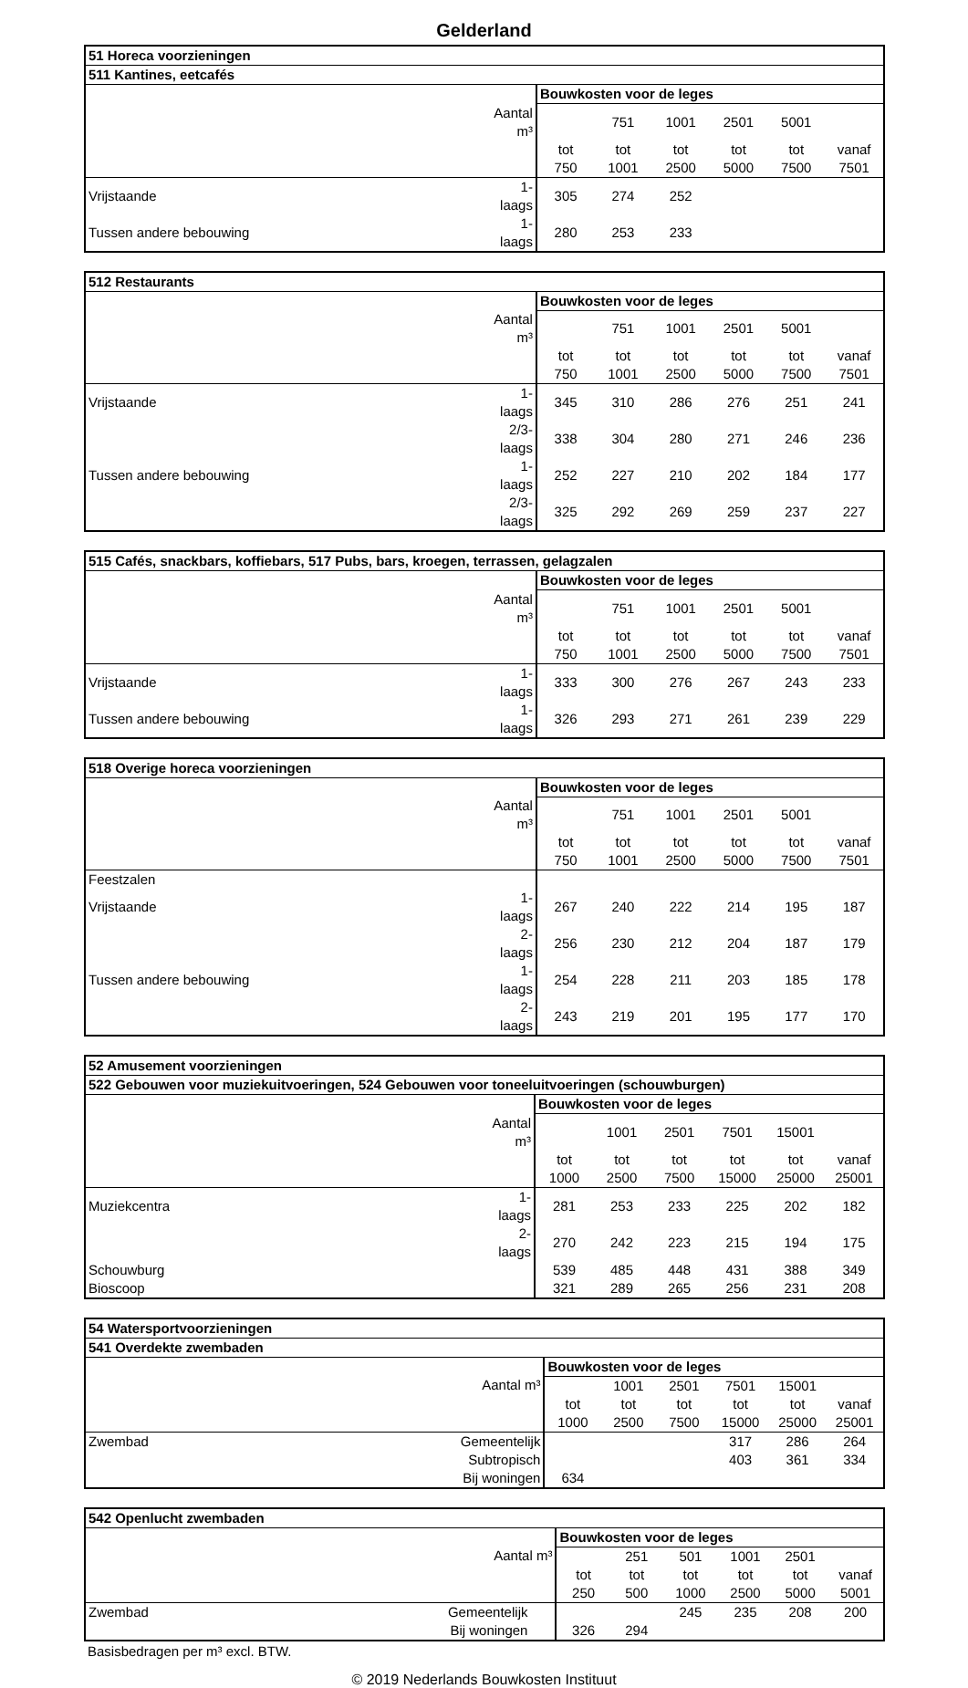Gelderland
| 51 Horeca voorzieningen | | | | | | | |
| --- | --- | --- | --- | --- | --- | --- | --- |
| 511 Kantines, eetcafés | | | | | | | |
| | | Bouwkosten voor de leges | | | | | |
| | Aantal m³ | | 751 | 1001 | 2501 | 5001 | |
| | | tot | tot | tot | tot | tot | vanaf |
| | | 750 | 1001 | 2500 | 5000 | 7500 | 7501 |
| Vrijstaande | 1- laags | 305 | 274 | 252 | | | |
| Tussen andere bebouwing | 1- laags | 280 | 253 | 233 | | | |
| 512 Restaurants | | | | | | | |
| --- | --- | --- | --- | --- | --- | --- | --- |
| | | Bouwkosten voor de leges | | | | | |
| | Aantal m³ | | 751 | 1001 | 2501 | 5001 | |
| | | tot | tot | tot | tot | tot | vanaf |
| | | 750 | 1001 | 2500 | 5000 | 7500 | 7501 |
| Vrijstaande | 1- laags | 345 | 310 | 286 | 276 | 251 | 241 |
| | 2/3- laags | 338 | 304 | 280 | 271 | 246 | 236 |
| Tussen andere bebouwing | 1- laags | 252 | 227 | 210 | 202 | 184 | 177 |
| | 2/3- laags | 325 | 292 | 269 | 259 | 237 | 227 |
| 515 Cafés, snackbars, koffiebars, 517 Pubs, bars, kroegen, terrassen, gelagzalen | | | | | | | |
| --- | --- | --- | --- | --- | --- | --- | --- |
| | | Bouwkosten voor de leges | | | | | |
| | Aantal m³ | | 751 | 1001 | 2501 | 5001 | |
| | | tot | tot | tot | tot | tot | vanaf |
| | | 750 | 1001 | 2500 | 5000 | 7500 | 7501 |
| Vrijstaande | 1- laags | 333 | 300 | 276 | 267 | 243 | 233 |
| Tussen andere bebouwing | 1- laags | 326 | 293 | 271 | 261 | 239 | 229 |
| 518 Overige horeca voorzieningen | | | | | | | |
| --- | --- | --- | --- | --- | --- | --- | --- |
| | | Bouwkosten voor de leges | | | | | |
| | Aantal m³ | | 751 | 1001 | 2501 | 5001 | |
| | | tot | tot | tot | tot | tot | vanaf |
| | | 750 | 1001 | 2500 | 5000 | 7500 | 7501 |
| Feestzalen | | | | | | | |
| Vrijstaande | 1- laags | 267 | 240 | 222 | 214 | 195 | 187 |
| | 2- laags | 256 | 230 | 212 | 204 | 187 | 179 |
| Tussen andere bebouwing | 1- laags | 254 | 228 | 211 | 203 | 185 | 178 |
| | 2- laags | 243 | 219 | 201 | 195 | 177 | 170 |
| 52 Amusement voorzieningen | | | | | | | |
| --- | --- | --- | --- | --- | --- | --- | --- |
| 522 Gebouwen voor muziekuitvoeringen, 524 Gebouwen voor toneeluitvoeringen (schouwburgen) | | | | | | | |
| | | Bouwkosten voor de leges | | | | | |
| | Aantal m³ | | 1001 | 2501 | 7501 | 15001 | |
| | | tot | tot | tot | tot | tot | vanaf |
| | | 1000 | 2500 | 7500 | 15000 | 25000 | 25001 |
| Muziekcentra | 1- laags | 281 | 253 | 233 | 225 | 202 | 182 |
| | 2- laags | 270 | 242 | 223 | 215 | 194 | 175 |
| Schouwburg | | 539 | 485 | 448 | 431 | 388 | 349 |
| Bioscoop | | 321 | 289 | 265 | 256 | 231 | 208 |
| 54 Watersportvoorzieningen | | | | | | | |
| --- | --- | --- | --- | --- | --- | --- | --- |
| 541 Overdekte zwembaden | | | | | | | |
| | | Bouwkosten voor de leges | | | | | |
| | Aantal m³ | | 1001 | 2501 | 7501 | 15001 | |
| | | tot | tot | tot | tot | tot | vanaf |
| | | 1000 | 2500 | 7500 | 15000 | 25000 | 25001 |
| Zwembad | Gemeentelijk | | | | 317 | 286 | 264 |
| | Subtropisch | | | | 403 | 361 | 334 |
| | Bij woningen | 634 | | | | | |
| 542 Openlucht zwembaden | | | | | | | |
| --- | --- | --- | --- | --- | --- | --- | --- |
| | | Bouwkosten voor de leges | | | | | |
| | Aantal m³ | | 251 | 501 | 1001 | 2501 | |
| | | tot | tot | tot | tot | tot | vanaf |
| | | 250 | 500 | 1000 | 2500 | 5000 | 5001 |
| Zwembad | Gemeentelijk | | | 245 | 235 | 208 | 200 |
| | Bij woningen | 326 | 294 | | | | |
Basisbedragen per m³ excl. BTW.
© 2019 Nederlands Bouwkosten Instituut